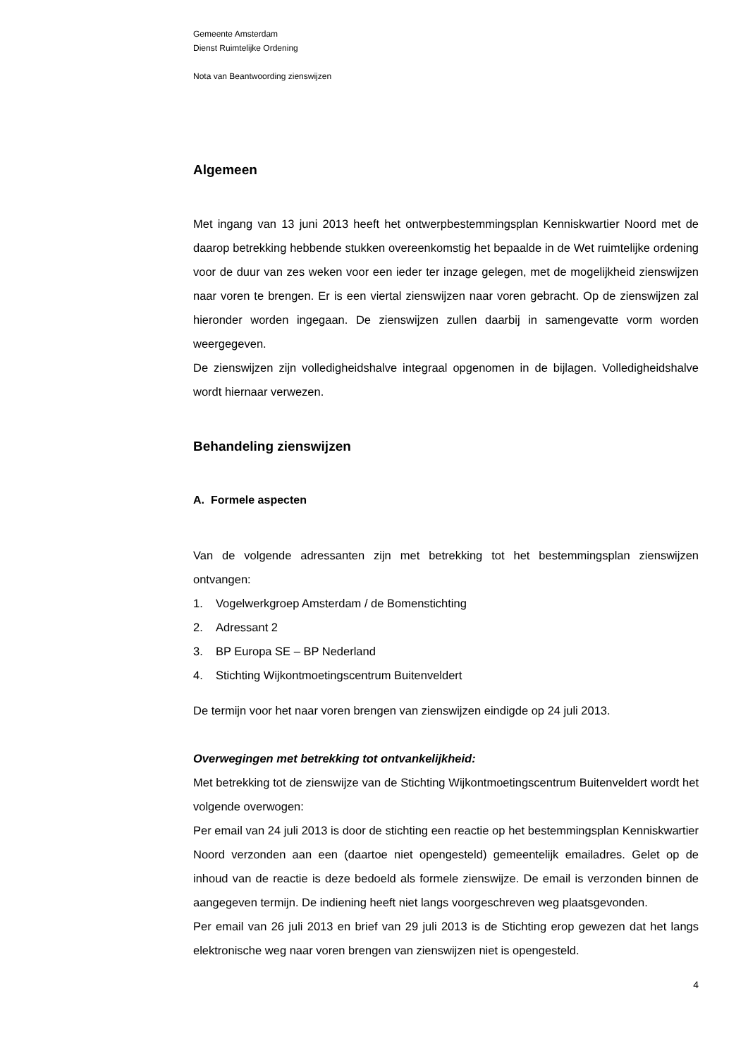Gemeente Amsterdam
Dienst Ruimtelijke Ordening
Nota van Beantwoording zienswijzen
Algemeen
Met ingang van 13 juni 2013 heeft het ontwerpbestemmingsplan Kenniskwartier Noord met de daarop betrekking hebbende stukken overeenkomstig het bepaalde in de Wet ruimtelijke ordening voor de duur van zes weken voor een ieder ter inzage gelegen, met de mogelijkheid zienswijzen naar voren te brengen. Er is een viertal zienswijzen naar voren gebracht. Op de zienswijzen zal hieronder worden ingegaan. De zienswijzen zullen daarbij in samengevatte vorm worden weergegeven.
De zienswijzen zijn volledigheidshalve integraal opgenomen in de bijlagen. Volledigheidshalve wordt hiernaar verwezen.
Behandeling zienswijzen
A. Formele aspecten
Van de volgende adressanten zijn met betrekking tot het bestemmingsplan zienswijzen ontvangen:
1. Vogelwerkgroep Amsterdam / de Bomenstichting
2. Adressant 2
3. BP Europa SE – BP Nederland
4. Stichting Wijkontmoetingscentrum Buitenveldert
De termijn voor het naar voren brengen van zienswijzen eindigde op 24 juli 2013.
Overwegingen met betrekking tot ontvankelijkheid:
Met betrekking tot de zienswijze van de Stichting Wijkontmoetingscentrum Buitenveldert wordt het volgende overwogen:
Per email van 24 juli 2013 is door de stichting een reactie op het bestemmingsplan Kenniskwartier Noord verzonden aan een (daartoe niet opengesteld) gemeentelijk emailadres. Gelet op de inhoud van de reactie is deze bedoeld als formele zienswijze. De email is verzonden binnen de aangegeven termijn. De indiening heeft niet langs voorgeschreven weg plaatsgevonden.
Per email van 26 juli 2013 en brief van 29 juli 2013 is de Stichting erop gewezen dat het langs elektronische weg naar voren brengen van zienswijzen niet is opengesteld.
4